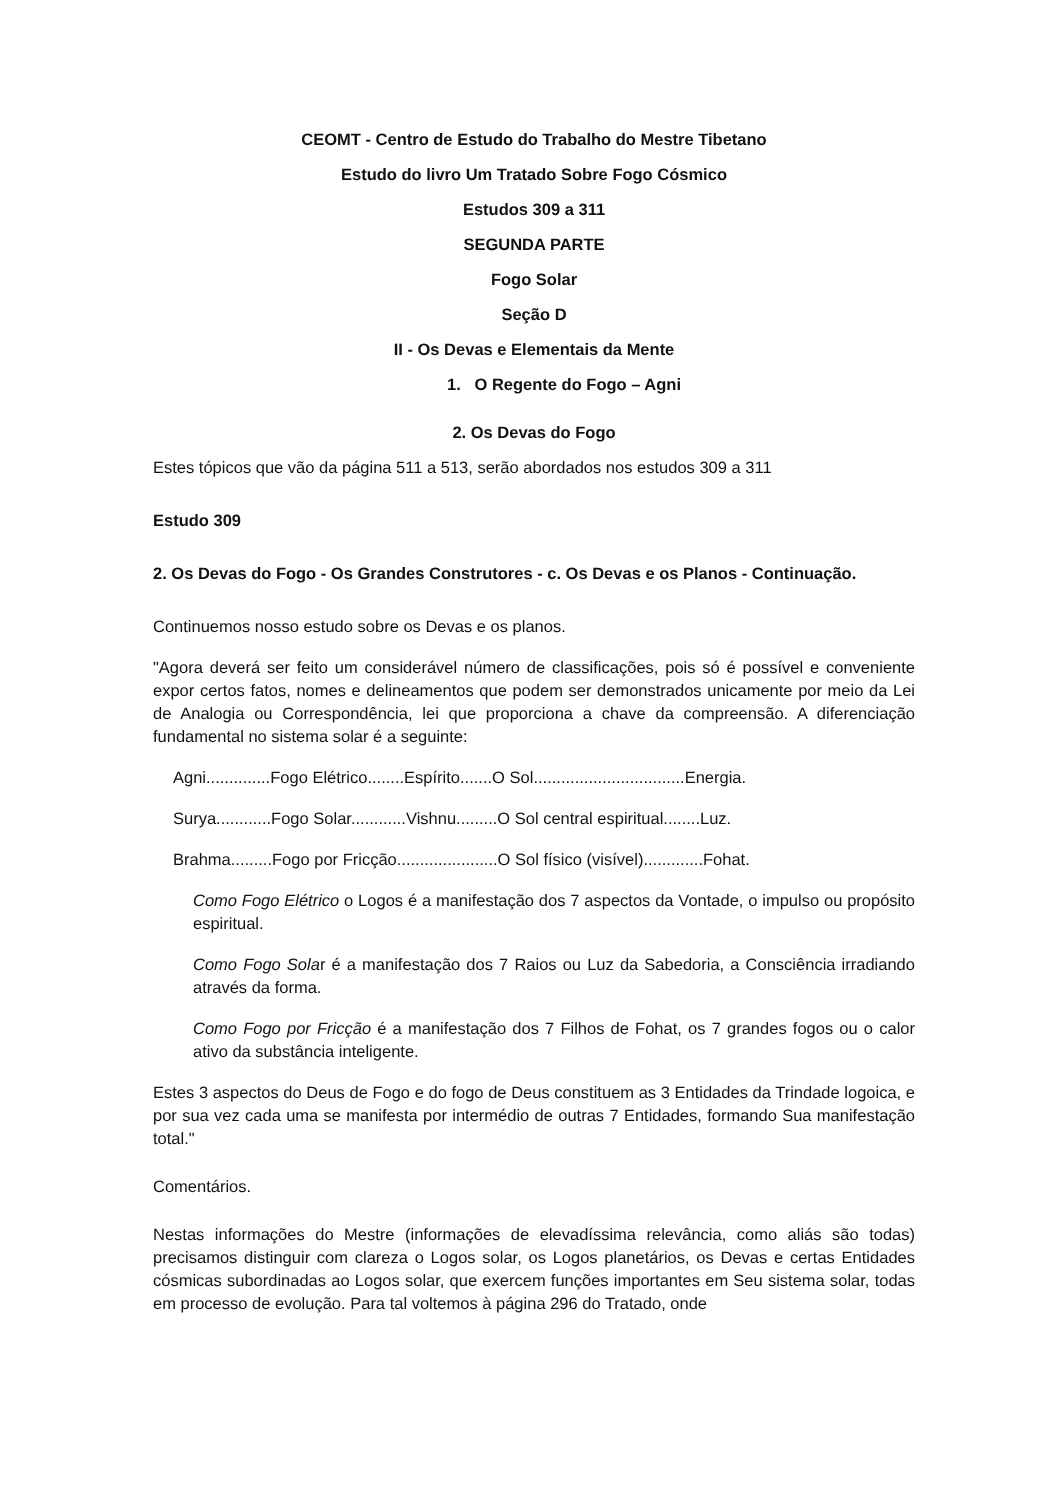CEOMT - Centro de Estudo do Trabalho do Mestre Tibetano
Estudo do livro Um Tratado Sobre Fogo Cósmico
Estudos 309 a 311
SEGUNDA PARTE
Fogo Solar
Seção D
II - Os Devas e Elementais da Mente
1. O Regente do Fogo – Agni
2. Os Devas do Fogo
Estes tópicos que vão da página 511 a 513, serão abordados nos estudos 309 a 311
Estudo 309
2. Os Devas do Fogo - Os Grandes Construtores - c. Os Devas e os Planos - Continuação.
Continuemos nosso estudo sobre os Devas e os planos.
"Agora deverá ser feito um considerável número de classificações, pois só é possível e conveniente expor certos fatos, nomes e delineamentos que podem ser demonstrados unicamente por meio da Lei de Analogia ou Correspondência, lei que proporciona a chave da compreensão. A diferenciação fundamental no sistema solar é a seguinte:
Agni..............Fogo Elétrico........Espírito.......O Sol.................................Energia.
Surya............Fogo Solar............Vishnu.........O Sol central espiritual........Luz.
Brahma.........Fogo por Fricção......................O Sol físico (visível).............Fohat.
Como Fogo Elétrico o Logos é a manifestação dos 7 aspectos da Vontade, o impulso ou propósito espiritual.
Como Fogo Solar é a manifestação dos 7 Raios ou Luz da Sabedoria, a Consciência irradiando através da forma.
Como Fogo por Fricção é a manifestação dos 7 Filhos de Fohat, os 7 grandes fogos ou o calor ativo da substância inteligente.
Estes 3 aspectos do Deus de Fogo e do fogo de Deus constituem as 3 Entidades da Trindade logoica, e por sua vez cada uma se manifesta por intermédio de outras 7 Entidades, formando Sua manifestação total."
Comentários.
Nestas informações do Mestre (informações de elevadíssima relevância, como aliás são todas) precisamos distinguir com clareza o Logos solar, os Logos planetários, os Devas e certas Entidades cósmicas subordinadas ao Logos solar, que exercem funções importantes em Seu sistema solar, todas em processo de evolução. Para tal voltemos à página 296 do Tratado, onde